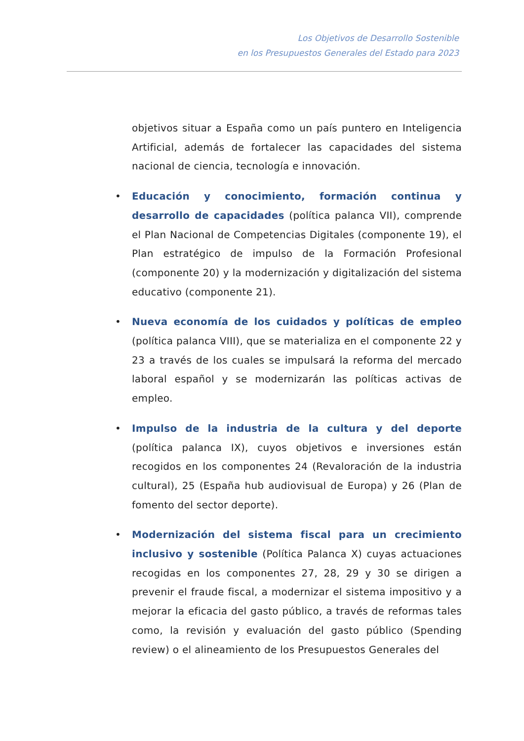Los Objetivos de Desarrollo Sostenible
en los Presupuestos Generales del Estado para 2023
objetivos situar a España como un país puntero en Inteligencia Artificial, además de fortalecer las capacidades del sistema nacional de ciencia, tecnología e innovación.
• Educación y conocimiento, formación continua y desarrollo de capacidades (política palanca VII), comprende el Plan Nacional de Competencias Digitales (componente 19), el Plan estratégico de impulso de la Formación Profesional (componente 20) y la modernización y digitalización del sistema educativo (componente 21).
• Nueva economía de los cuidados y políticas de empleo (política palanca VIII), que se materializa en el componente 22 y 23 a través de los cuales se impulsará la reforma del mercado laboral español y se modernizarán las políticas activas de empleo.
• Impulso de la industria de la cultura y del deporte (política palanca IX), cuyos objetivos e inversiones están recogidos en los componentes 24 (Revaloración de la industria cultural), 25 (España hub audiovisual de Europa) y 26 (Plan de fomento del sector deporte).
• Modernización del sistema fiscal para un crecimiento inclusivo y sostenible (Política Palanca X) cuyas actuaciones recogidas en los componentes 27, 28, 29 y 30 se dirigen a prevenir el fraude fiscal, a modernizar el sistema impositivo y a mejorar la eficacia del gasto público, a través de reformas tales como, la revisión y evaluación del gasto público (Spending review) o el alineamiento de los Presupuestos Generales del